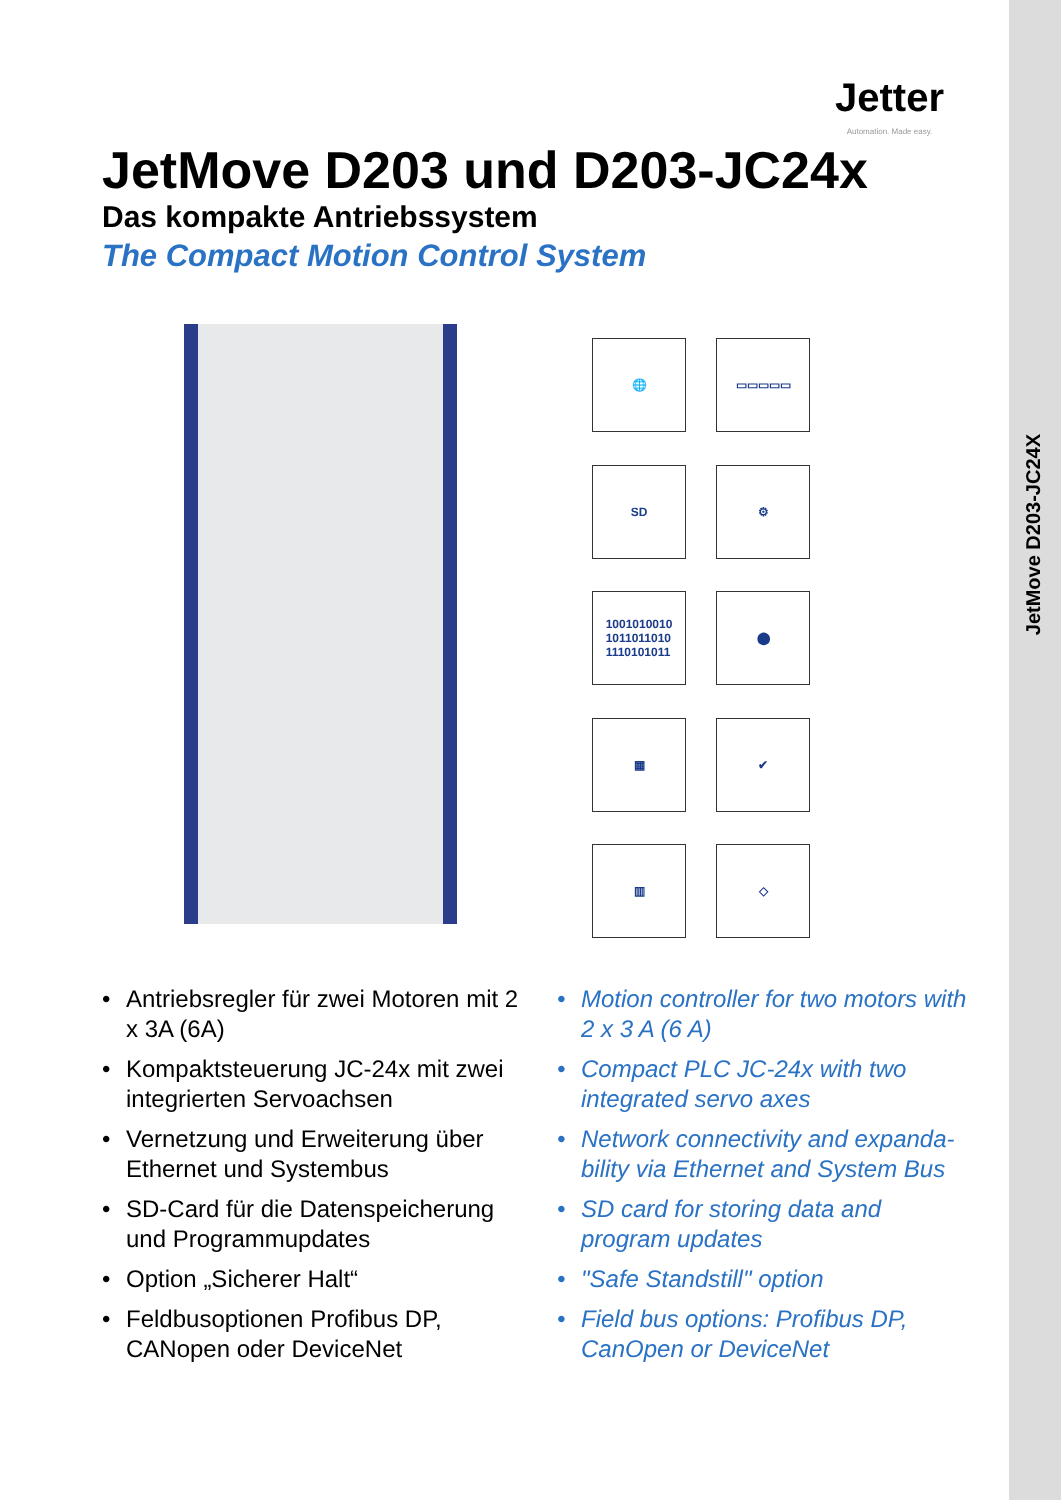JetMove D203-JC24X
Jetter
Automation. Made easy.
JetMove D203 und D203-JC24x
Das kompakte Antriebssystem
The Compact Motion Control System
🌐
▭▭▭▭▭
SD
⚙
1001010010
1011011010
1110101011
⬤
▦
✔
▥
◇
• Antriebsregler für zwei Motoren mit 2 x 3A (6A)
• Kompaktsteuerung JC-24x mit zwei integrierten Servoachsen
• Vernetzung und Erweiterung über Ethernet und Systembus
• SD-Card für die Datenspeicherung und Programmupdates
• Option „Sicherer Halt“
• Feldbusoptionen Profibus DP, CANopen oder DeviceNet
• Motion controller for two motors with 2 x 3 A (6 A)
• Compact PLC JC-24x with two integrated servo axes
• Network connectivity and expanda-bility via Ethernet and System Bus
• SD card for storing data and program updates
• "Safe Standstill" option
• Field bus options: Profibus DP, CanOpen or DeviceNet